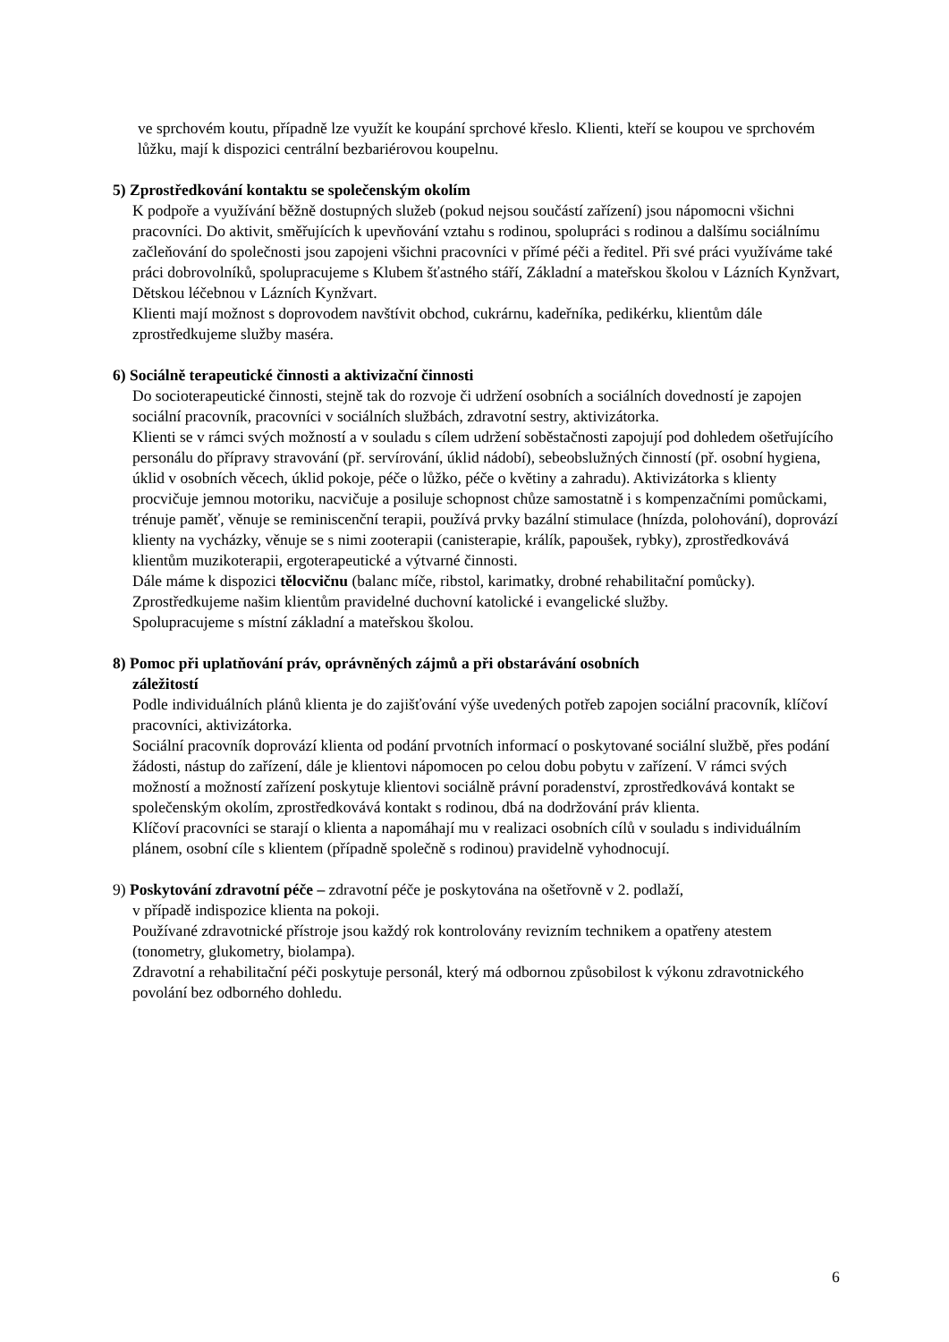ve sprchovém koutu, případně lze využít ke koupání sprchové křeslo. Klienti, kteří se koupou ve sprchovém lůžku, mají k dispozici centrální bezbariérovou koupelnu.
5) Zprostředkování kontaktu se společenským okolím
K podpoře a využívání běžně dostupných služeb (pokud nejsou součástí zařízení) jsou nápomocni všichni pracovníci. Do aktivit, směřujících k upevňování vztahu s rodinou, spolupráci s rodinou a dalšímu sociálnímu začleňování do společnosti jsou zapojeni všichni pracovníci v přímé péči a ředitel. Při své práci využíváme také práci dobrovolníků, spolupracujeme s Klubem šťastného stáří, Základní a mateřskou školou v Lázních Kynžvart, Dětskou léčebnou v Lázních Kynžvart.
Klienti mají možnost s doprovodem navštívit obchod, cukrárnu, kadeřníka, pedikérku, klientům dále zprostředkujeme služby maséra.
6) Sociálně terapeutické činnosti a aktivizační činnosti
Do socioterapeutické činnosti, stejně tak do rozvoje či udržení osobních a sociálních dovedností je zapojen sociální pracovník, pracovníci v sociálních službách, zdravotní sestry, aktivizátorka.
Klienti se v rámci svých možností a v souladu s cílem udržení soběstačnosti zapojují pod dohledem ošetřujícího personálu do přípravy stravování (př. servírování, úklid nádobí), sebeobslužných činností (př. osobní hygiena, úklid v osobních věcech, úklid pokoje, péče o lůžko, péče o květiny a zahradu). Aktivizátorka s klienty procvičuje jemnou motoriku, nacvičuje a posiluje schopnost chůze samostatně i s kompenzačními pomůckami, trénuje paměť, věnuje se reminiscenční terapii, používá prvky bazální stimulace (hnízda, polohování), doprovází klienty na vycházky, věnuje se s nimi zooterapii (canisterapie, králík, papoušek, rybky), zprostředkovává klientům muzikoterapii, ergoterapeutické a výtvarné činnosti.
Dále máme k dispozici tělocvičnu (balanc míče, ribstol, karimatky, drobné rehabilitační pomůcky).
Zprostředkujeme našim klientům pravidelné duchovní katolické i evangelické služby.
Spolupracujeme s místní základní a mateřskou školou.
8) Pomoc při uplatňování práv, oprávněných zájmů a při obstarávání osobních
záležitostí
Podle individuálních plánů klienta je do zajišťování výše uvedených potřeb zapojen sociální pracovník, klíčoví pracovníci, aktivizátorka.
Sociální pracovník doprovází klienta od podání prvotních informací o poskytované sociální službě, přes podání žádosti, nástup do zařízení, dále je klientovi nápomocen po celou dobu pobytu v zařízení. V rámci svých možností a možností zařízení poskytuje klientovi sociálně právní poradenství, zprostředkovává kontakt se společenským okolím, zprostředkovává kontakt s rodinou, dbá na dodržování práv klienta.
Klíčoví pracovníci se starají o klienta a napomáhají mu v realizaci osobních cílů v souladu s individuálním plánem, osobní cíle s klientem (případně společně s rodinou) pravidelně vyhodnocují.
9) Poskytování zdravotní péče – zdravotní péče je poskytována na ošetřovně v 2. podlaží,
v případě indispozice klienta na pokoji.
Používané zdravotnické přístroje jsou každý rok kontrolovány revizním technikem a opatřeny atestem (tonometry, glukometry, biolampa).
Zdravotní a rehabilitační péči poskytuje personál, který má odbornou způsobilost k výkonu zdravotnického povolání bez odborného dohledu.
6